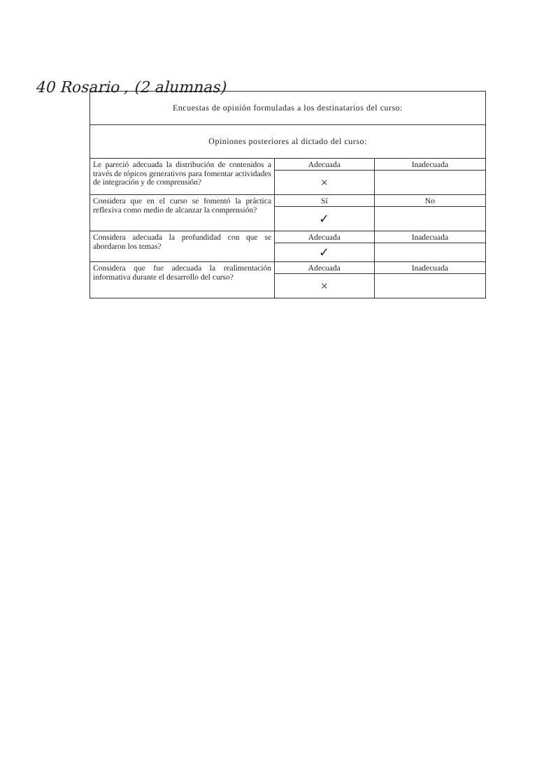40 Rosario , (2 alumnas)
| Encuestas de opinión formuladas a los destinatarios del curso: | | |
| --- | --- | --- |
| Opiniones posteriores al dictado del curso: | | |
| Le pareció adecuada la distribución de contenidos a través de tópicos generativos para fomentar actividades de integración y de comprensión? | Adecuada | Inadecuada |
| | × | |
| Considera que en el curso se fomentó la práctica reflexiva como medio de alcanzar la comprensión? | Sí | No |
| | ✓ | |
| Considera adecuada la profundidad con que se abordaron los temas? | Adecuada | Inadecuada |
| | ✓ | |
| Considera que fue adecuada la realimentación informativa durante el desarrollo del curso? | Adecuada | Inadecuada |
| | × | |